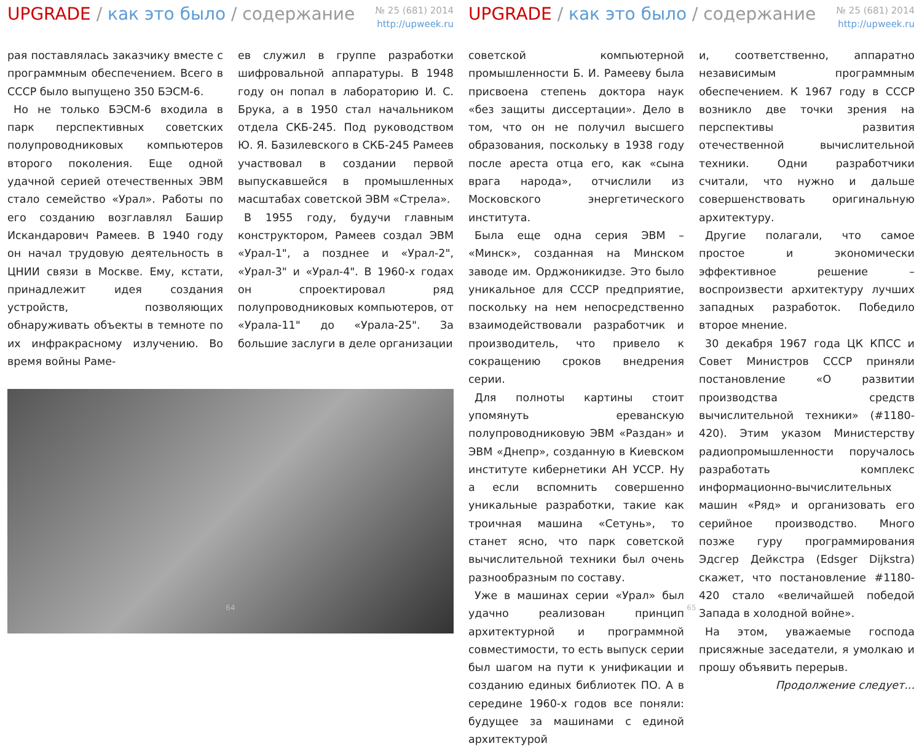UPGRADE / как это было / содержание
№ 25 (681) 2014
http://upweek.ru
рая поставлялась заказчику вместе с программным обеспечением. Всего в СССР было выпущено 350 БЭСМ-6.
Но не только БЭСМ-6 входила в парк перспективных советских полупроводниковых компьютеров второго поколения. Еще одной удачной серией отечественных ЭВМ стало семейство «Урал». Работы по его созданию возглавлял Башир Искандарович Рамеев. В 1940 году он начал трудовую деятельность в ЦНИИ связи в Москве. Ему, кстати, принадлежит идея создания устройств, позволяющих обнаруживать объекты в темноте по их инфракрасному излучению. Во время войны Раме-
ев служил в группе разработки шифровальной аппаратуры. В 1948 году он попал в лабораторию И. С. Брука, а в 1950 стал начальником отдела СКБ-245. Под руководством Ю. Я. Базилевского в СКБ-245 Рамеев участвовал в создании первой выпускавшейся в промышленных масштабах советской ЭВМ «Стрела».
В 1955 году, будучи главным конструктором, Рамеев создал ЭВМ «Урал-1", а позднее и «Урал-2", «Урал-3" и «Урал-4". В 1960-х годах он спроектировал ряд полупроводниковых компьютеров, от «Урала-11" до «Урала-25". За большие заслуги в деле организации
64
UPGRADE / как это было / содержание
№ 25 (681) 2014
http://upweek.ru
советской компьютерной промышленности Б. И. Рамееву была присвоена степень доктора наук «без защиты диссертации». Дело в том, что он не получил высшего образования, поскольку в 1938 году после ареста отца его, как «сына врага народа», отчислили из Московского энергетического института.
Была еще одна серия ЭВМ – «Минск», созданная на Минском заводе им. Орджоникидзе. Это было уникальное для СССР предприятие, поскольку на нем непосредственно взаимодействовали разработчик и производитель, что привело к сокращению сроков внедрения серии.
Для полноты картины стоит упомянуть ереванскую полупроводниковую ЭВМ «Раздан» и ЭВМ «Днепр», созданную в Киевском институте кибернетики АН УССР. Ну а если вспомнить совершенно уникальные разработки, такие как троичная машина «Сетунь», то станет ясно, что парк советской вычислительной техники был очень разнообразным по составу.
Уже в машинах серии «Урал» был удачно реализован принцип архитектурной и программной совместимости, то есть выпуск серии был шагом на пути к унификации и созданию единых библиотек ПО. А в середине 1960-х годов все поняли: будущее за машинами с единой архитектурой
и, соответственно, аппаратно независимым программным обеспечением. К 1967 году в СССР возникло две точки зрения на перспективы развития отечественной вычислительной техники. Одни разработчики считали, что нужно и дальше совершенствовать оригинальную архитектуру.
Другие полагали, что самое простое и экономически эффективное решение – воспроизвести архитектуру лучших западных разработок. Победило второе мнение.
30 декабря 1967 года ЦК КПСС и Совет Министров СССР приняли постановление «О развитии производства средств вычислительной техники» (#1180-420). Этим указом Министерству радиопромышленности поручалось разработать комплекс информационно-вычислительных машин «Ряд» и организовать его серийное производство. Много позже гуру программирования Эдсгер Дейкстра (Edsger Dijkstra) скажет, что постановление #1180-420 стало «величайшей победой Запада в холодной войне».
На этом, уважаемые господа присяжные заседатели, я умолкаю и прошу объявить перерыв.
Продолжение следует...
65